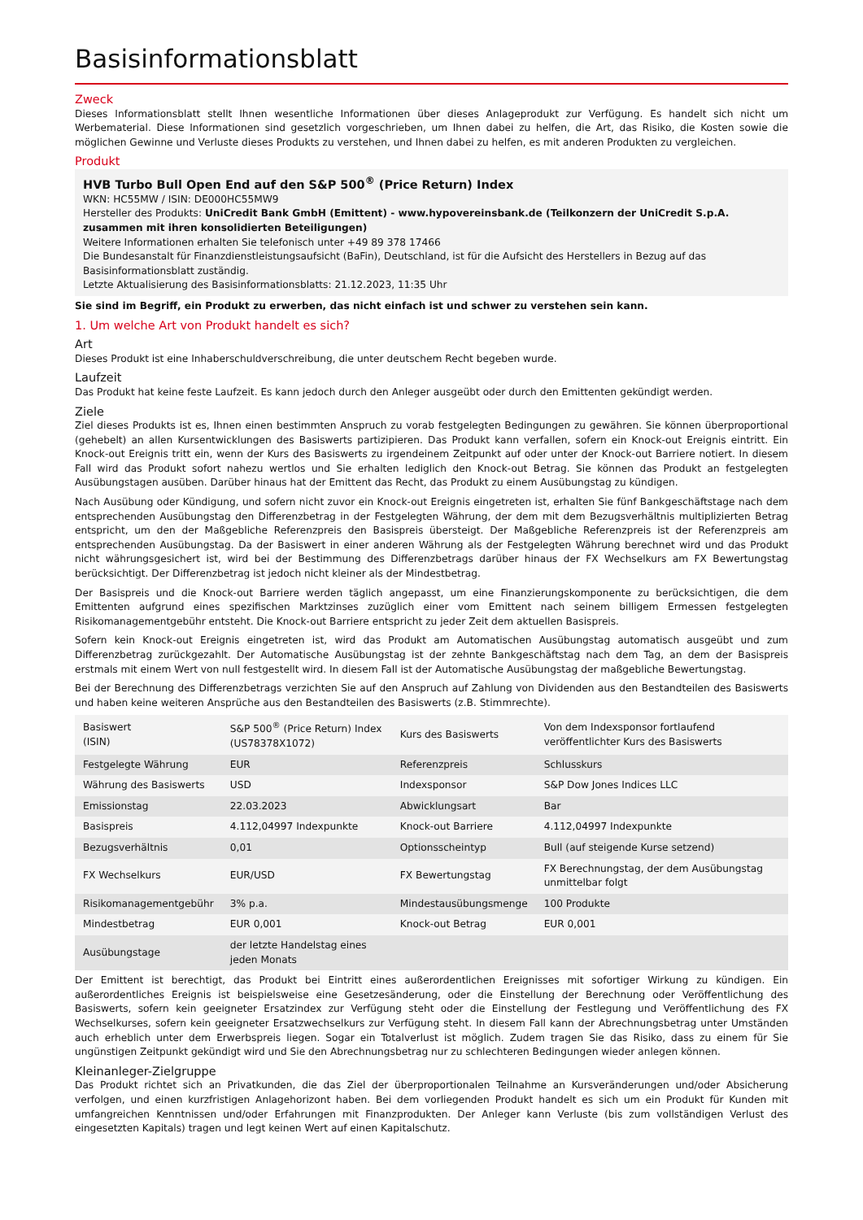Basisinformationsblatt
Zweck
Dieses Informationsblatt stellt Ihnen wesentliche Informationen über dieses Anlageprodukt zur Verfügung. Es handelt sich nicht um Werbematerial. Diese Informationen sind gesetzlich vorgeschrieben, um Ihnen dabei zu helfen, die Art, das Risiko, die Kosten sowie die möglichen Gewinne und Verluste dieses Produkts zu verstehen, und Ihnen dabei zu helfen, es mit anderen Produkten zu vergleichen.
Produkt
HVB Turbo Bull Open End auf den S&P 500<sup>®</sup> (Price Return) Index
WKN: HC55MW / ISIN: DE000HC55MW9
Hersteller des Produkts: UniCredit Bank GmbH (Emittent) - www.hypovereinsbank.de (Teilkonzern der UniCredit S.p.A. zusammen mit ihren konsolidierten Beteiligungen)
Weitere Informationen erhalten Sie telefonisch unter +49 89 378 17466
Die Bundesanstalt für Finanzdienstleistungsaufsicht (BaFin), Deutschland, ist für die Aufsicht des Herstellers in Bezug auf das Basisinformationsblatt zuständig.
Letzte Aktualisierung des Basisinformationsblatts: 21.12.2023, 11:35 Uhr
Sie sind im Begriff, ein Produkt zu erwerben, das nicht einfach ist und schwer zu verstehen sein kann.
1. Um welche Art von Produkt handelt es sich?
Art
Dieses Produkt ist eine Inhaberschuldverschreibung, die unter deutschem Recht begeben wurde.
Laufzeit
Das Produkt hat keine feste Laufzeit. Es kann jedoch durch den Anleger ausgeübt oder durch den Emittenten gekündigt werden.
Ziele
Ziel dieses Produkts ist es, Ihnen einen bestimmten Anspruch zu vorab festgelegten Bedingungen zu gewähren. Sie können überproportional (gehebelt) an allen Kursentwicklungen des Basiswerts partizipieren. Das Produkt kann verfallen, sofern ein Knock-out Ereignis eintritt. Ein Knock-out Ereignis tritt ein, wenn der Kurs des Basiswerts zu irgendeinem Zeitpunkt auf oder unter der Knock-out Barriere notiert. In diesem Fall wird das Produkt sofort nahezu wertlos und Sie erhalten lediglich den Knock-out Betrag. Sie können das Produkt an festgelegten Ausübungstagen ausüben. Darüber hinaus hat der Emittent das Recht, das Produkt zu einem Ausübungstag zu kündigen.
Nach Ausübung oder Kündigung, und sofern nicht zuvor ein Knock-out Ereignis eingetreten ist, erhalten Sie fünf Bankgeschäftstage nach dem entsprechenden Ausübungstag den Differenzbetrag in der Festgelegten Währung, der dem mit dem Bezugsverhältnis multiplizierten Betrag entspricht, um den der Maßgebliche Referenzpreis den Basispreis übersteigt. Der Maßgebliche Referenzpreis ist der Referenzpreis am entsprechenden Ausübungstag. Da der Basiswert in einer anderen Währung als der Festgelegten Währung berechnet wird und das Produkt nicht währungsgesichert ist, wird bei der Bestimmung des Differenzbetrags darüber hinaus der FX Wechselkurs am FX Bewertungstag berücksichtigt. Der Differenzbetrag ist jedoch nicht kleiner als der Mindestbetrag.
Der Basispreis und die Knock-out Barriere werden täglich angepasst, um eine Finanzierungskomponente zu berücksichtigen, die dem Emittenten aufgrund eines spezifischen Marktzinses zuzüglich einer vom Emittent nach seinem billigem Ermessen festgelegten Risikomanagementgebühr entsteht. Die Knock-out Barriere entspricht zu jeder Zeit dem aktuellen Basispreis.
Sofern kein Knock-out Ereignis eingetreten ist, wird das Produkt am Automatischen Ausübungstag automatisch ausgeübt und zum Differenzbetrag zurückgezahlt. Der Automatische Ausübungstag ist der zehnte Bankgeschäftstag nach dem Tag, an dem der Basispreis erstmals mit einem Wert von null festgestellt wird. In diesem Fall ist der Automatische Ausübungstag der maßgebliche Bewertungstag.
Bei der Berechnung des Differenzbetrags verzichten Sie auf den Anspruch auf Zahlung von Dividenden aus den Bestandteilen des Basiswerts und haben keine weiteren Ansprüche aus den Bestandteilen des Basiswerts (z.B. Stimmrechte).
| Basiswert (ISIN) | S&P 500<sup>®</sup> (Price Return) Index (US78378X1072) | Kurs des Basiswerts | Von dem Indexsponsor fortlaufend veröffentlichter Kurs des Basiswerts |
| Festgelegte Währung | EUR | Referenzpreis | Schlusskurs |
| Währung des Basiswerts | USD | Indexsponsor | S&P Dow Jones Indices LLC |
| Emissionstag | 22.03.2023 | Abwicklungsart | Bar |
| Basispreis | 4.112,04997 Indexpunkte | Knock-out Barriere | 4.112,04997 Indexpunkte |
| Bezugsverhältnis | 0,01 | Optionsscheintyp | Bull (auf steigende Kurse setzend) |
| FX Wechselkurs | EUR/USD | FX Bewertungstag | FX Berechnungstag, der dem Ausübungstag unmittelbar folgt |
| Risikomanagementgebühr | 3% p.a. | Mindestausübungsmenge | 100 Produkte |
| Mindestbetrag | EUR 0,001 | Knock-out Betrag | EUR 0,001 |
| Ausübungstage | der letzte Handelstag eines jeden Monats | | |
Der Emittent ist berechtigt, das Produkt bei Eintritt eines außerordentlichen Ereignisses mit sofortiger Wirkung zu kündigen. Ein außerordentliches Ereignis ist beispielsweise eine Gesetzesänderung, oder die Einstellung der Berechnung oder Veröffentlichung des Basiswerts, sofern kein geeigneter Ersatzindex zur Verfügung steht oder die Einstellung der Festlegung und Veröffentlichung des FX Wechselkurses, sofern kein geeigneter Ersatzwechselkurs zur Verfügung steht. In diesem Fall kann der Abrechnungsbetrag unter Umständen auch erheblich unter dem Erwerbspreis liegen. Sogar ein Totalverlust ist möglich. Zudem tragen Sie das Risiko, dass zu einem für Sie ungünstigen Zeitpunkt gekündigt wird und Sie den Abrechnungsbetrag nur zu schlechteren Bedingungen wieder anlegen können.
Kleinanleger-Zielgruppe
Das Produkt richtet sich an Privatkunden, die das Ziel der überproportionalen Teilnahme an Kursveränderungen und/oder Absicherung verfolgen, und einen kurzfristigen Anlagehorizont haben. Bei dem vorliegenden Produkt handelt es sich um ein Produkt für Kunden mit umfangreichen Kenntnissen und/oder Erfahrungen mit Finanzprodukten. Der Anleger kann Verluste (bis zum vollständigen Verlust des eingesetzten Kapitals) tragen und legt keinen Wert auf einen Kapitalschutz.